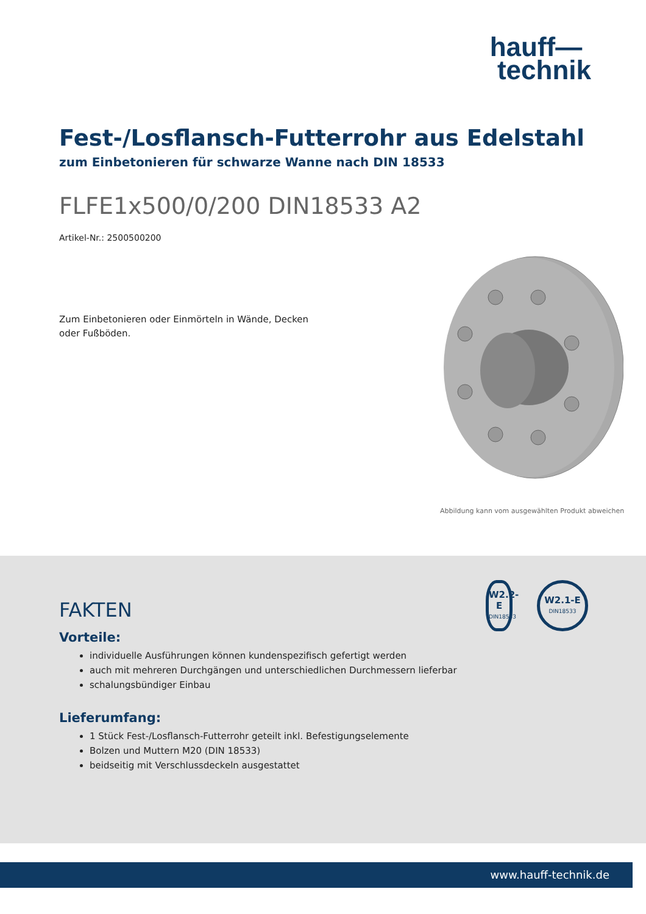hauff—
technik
Fest-/Losflansch-Futterrohr aus Edelstahl
zum Einbetonieren für schwarze Wanne nach DIN 18533
FLFE1x500/0/200 DIN18533 A2
Artikel-Nr.: 2500500200
Zum Einbetonieren oder Einmörteln in Wände, Decken oder Fußböden.
Abbildung kann vom ausgewählten Produkt abweichen
W2.2-E
DIN18533
W2.1-E
DIN18533
FAKTEN
Vorteile:
individuelle Ausführungen können kundenspezifisch gefertigt werden
auch mit mehreren Durchgängen und unterschiedlichen Durchmessern lieferbar
schalungsbündiger Einbau
Lieferumfang:
1 Stück Fest-/Losflansch-Futterrohr geteilt inkl. Befestigungselemente
Bolzen und Muttern M20 (DIN 18533)
beidseitig mit Verschlussdeckeln ausgestattet
www.hauff-technik.de